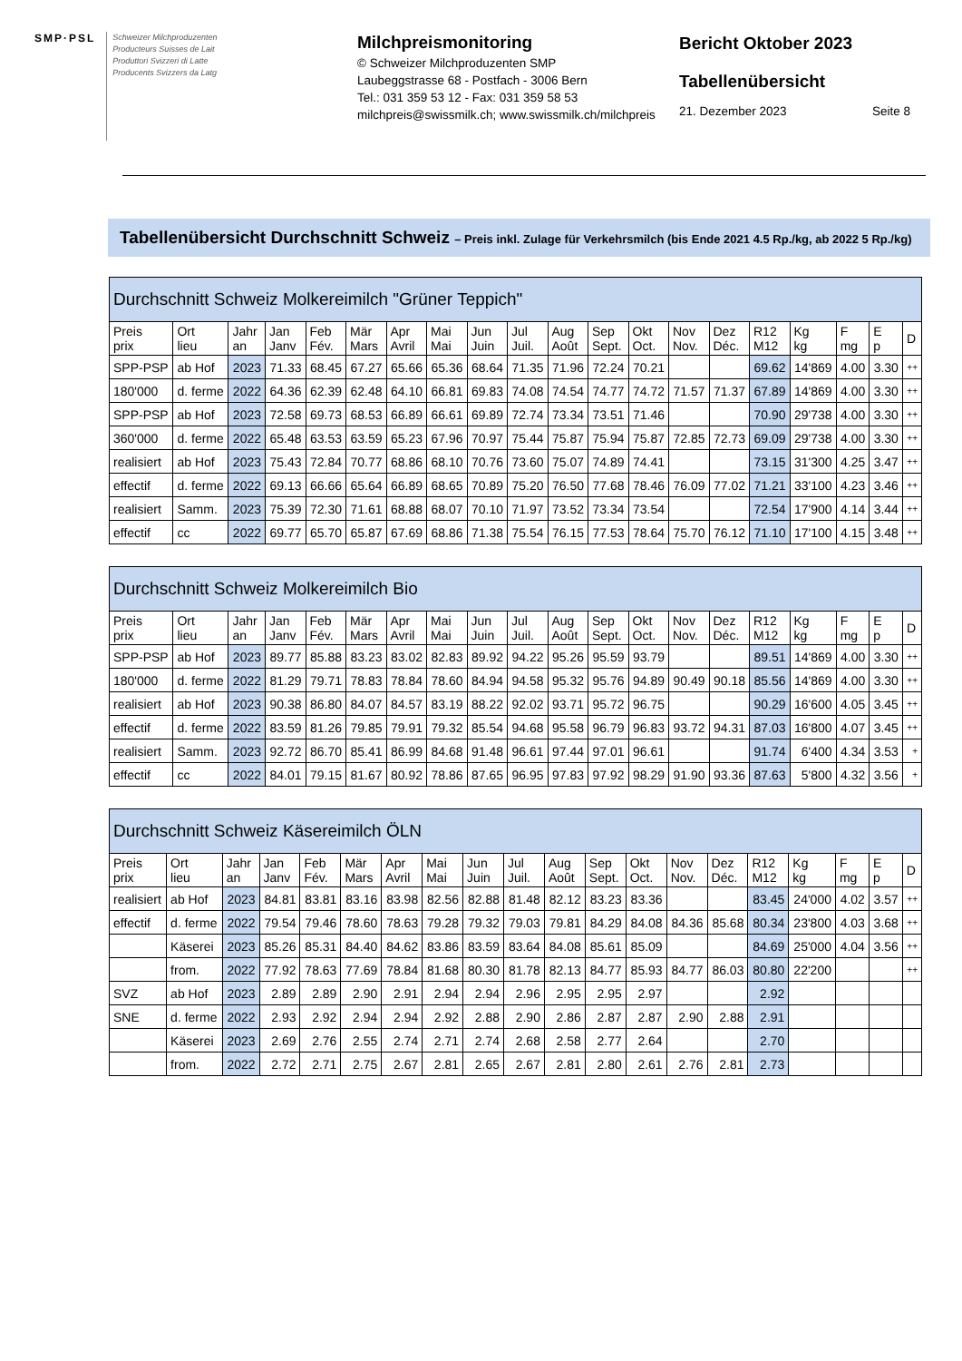SMP·PSL Schweizer Milchproduzenten
Producteurs Suisses de Lait
Produttori Svizzeri di Latte
Producents Svizzers da Latg
Milchpreismonitoring
© Schweizer Milchproduzenten SMP
Laubeggstrasse 68 - Postfach - 3006 Bern
Tel.: 031 359 53 12 - Fax: 031 359 58 53
milchpreis@swissmilk.ch; www.swissmilk.ch/milchpreis
Bericht Oktober 2023
Tabellenübersicht
21. Dezember 2023 Seite 8
Tabellenübersicht Durchschnitt Schweiz – Preis inkl. Zulage für Verkehrsmilch (bis Ende 2021 4.5 Rp./kg, ab 2022 5 Rp./kg)
| Durchschnitt Schweiz Molkereimilch "Grüner Teppich" | | | | | | | | | | | | | | | | | | | |
| --- | --- | --- | --- | --- | --- | --- | --- | --- | --- | --- | --- | --- | --- | --- | --- | --- | --- | --- | --- |
| Preis prix | Ort lieu | Jahr an | Jan Janv | Feb Fév. | Mär Mars | Apr Avril | Mai Mai | Jun Juin | Jul Juil. | Aug Août | Sep Sept. | Okt Oct. | Nov Nov. | Dez Déc. | R12 M12 | Kg kg | F mg | E p | D |
| SPP-PSP | ab Hof | 2023 | 71.33 | 68.45 | 67.27 | 65.66 | 65.36 | 68.64 | 71.35 | 71.96 | 72.24 | 70.21 | | | 69.62 | 14'869 | 4.00 | 3.30 | ++ |
| 180'000 | d. ferme | 2022 | 64.36 | 62.39 | 62.48 | 64.10 | 66.81 | 69.83 | 74.08 | 74.54 | 74.77 | 74.72 | 71.57 | 71.37 | 67.89 | 14'869 | 4.00 | 3.30 | ++ |
| SPP-PSP | ab Hof | 2023 | 72.58 | 69.73 | 68.53 | 66.89 | 66.61 | 69.89 | 72.74 | 73.34 | 73.51 | 71.46 | | | 70.90 | 29'738 | 4.00 | 3.30 | ++ |
| 360'000 | d. ferme | 2022 | 65.48 | 63.53 | 63.59 | 65.23 | 67.96 | 70.97 | 75.44 | 75.87 | 75.94 | 75.87 | 72.85 | 72.73 | 69.09 | 29'738 | 4.00 | 3.30 | ++ |
| realisiert | ab Hof | 2023 | 75.43 | 72.84 | 70.77 | 68.86 | 68.10 | 70.76 | 73.60 | 75.07 | 74.89 | 74.41 | | | 73.15 | 31'300 | 4.25 | 3.47 | ++ |
| effectif | d. ferme | 2022 | 69.13 | 66.66 | 65.64 | 66.89 | 68.65 | 70.89 | 75.20 | 76.50 | 77.68 | 78.46 | 76.09 | 77.02 | 71.21 | 33'100 | 4.23 | 3.46 | ++ |
| realisiert | Samm. | 2023 | 75.39 | 72.30 | 71.61 | 68.88 | 68.07 | 70.10 | 71.97 | 73.52 | 73.34 | 73.54 | | | 72.54 | 17'900 | 4.14 | 3.44 | ++ |
| effectif | cc | 2022 | 69.77 | 65.70 | 65.87 | 67.69 | 68.86 | 71.38 | 75.54 | 76.15 | 77.53 | 78.64 | 75.70 | 76.12 | 71.10 | 17'100 | 4.15 | 3.48 | ++ |
| Durchschnitt Schweiz Molkereimilch Bio | | | | | | | | | | | | | | | | | | | |
| --- | --- | --- | --- | --- | --- | --- | --- | --- | --- | --- | --- | --- | --- | --- | --- | --- | --- | --- | --- |
| Preis prix | Ort lieu | Jahr an | Jan Janv | Feb Fév. | Mär Mars | Apr Avril | Mai Mai | Jun Juin | Jul Juil. | Aug Août | Sep Sept. | Okt Oct. | Nov Nov. | Dez Déc. | R12 M12 | Kg kg | F mg | E p | D |
| SPP-PSP | ab Hof | 2023 | 89.77 | 85.88 | 83.23 | 83.02 | 82.83 | 89.92 | 94.22 | 95.26 | 95.59 | 93.79 | | | 89.51 | 14'869 | 4.00 | 3.30 | ++ |
| 180'000 | d. ferme | 2022 | 81.29 | 79.71 | 78.83 | 78.84 | 78.60 | 84.94 | 94.58 | 95.32 | 95.76 | 94.89 | 90.49 | 90.18 | 85.56 | 14'869 | 4.00 | 3.30 | ++ |
| realisiert | ab Hof | 2023 | 90.38 | 86.80 | 84.07 | 84.57 | 83.19 | 88.22 | 92.02 | 93.71 | 95.72 | 96.75 | | | 90.29 | 16'600 | 4.05 | 3.45 | ++ |
| effectif | d. ferme | 2022 | 83.59 | 81.26 | 79.85 | 79.91 | 79.32 | 85.54 | 94.68 | 95.58 | 96.79 | 96.83 | 93.72 | 94.31 | 87.03 | 16'800 | 4.07 | 3.45 | ++ |
| realisiert | Samm. | 2023 | 92.72 | 86.70 | 85.41 | 86.99 | 84.68 | 91.48 | 96.61 | 97.44 | 97.01 | 96.61 | | | 91.74 | 6'400 | 4.34 | 3.53 | + |
| effectif | cc | 2022 | 84.01 | 79.15 | 81.67 | 80.92 | 78.86 | 87.65 | 96.95 | 97.83 | 97.92 | 98.29 | 91.90 | 93.36 | 87.63 | 5'800 | 4.32 | 3.56 | + |
| Durchschnitt Schweiz Käsereimilch ÖLN | | | | | | | | | | | | | | | | | | | |
| --- | --- | --- | --- | --- | --- | --- | --- | --- | --- | --- | --- | --- | --- | --- | --- | --- | --- | --- | --- |
| Preis prix | Ort lieu | Jahr an | Jan Janv | Feb Fév. | Mär Mars | Apr Avril | Mai Mai | Jun Juin | Jul Juil. | Aug Août | Sep Sept. | Okt Oct. | Nov Nov. | Dez Déc. | R12 M12 | Kg kg | F mg | E p | D |
| realisiert | ab Hof | 2023 | 84.81 | 83.81 | 83.16 | 83.98 | 82.56 | 82.88 | 81.48 | 82.12 | 83.23 | 83.36 | | | 83.45 | 24'000 | 4.02 | 3.57 | ++ |
| effectif | d. ferme | 2022 | 79.54 | 79.46 | 78.60 | 78.63 | 79.28 | 79.32 | 79.03 | 79.81 | 84.29 | 84.08 | 84.36 | 85.68 | 80.34 | 23'800 | 4.03 | 3.68 | ++ |
| | Käserei | 2023 | 85.26 | 85.31 | 84.40 | 84.62 | 83.86 | 83.59 | 83.64 | 84.08 | 85.61 | 85.09 | | | 84.69 | 25'000 | 4.04 | 3.56 | ++ |
| | from. | 2022 | 77.92 | 78.63 | 77.69 | 78.84 | 81.68 | 80.30 | 81.78 | 82.13 | 84.77 | 85.93 | 84.77 | 86.03 | 80.80 | 22'200 | | | ++ |
| SVZ | ab Hof | 2023 | 2.89 | 2.89 | 2.90 | 2.91 | 2.94 | 2.94 | 2.96 | 2.95 | 2.95 | 2.97 | | | 2.92 | | | | |
| SNE | d. ferme | 2022 | 2.93 | 2.92 | 2.94 | 2.94 | 2.92 | 2.88 | 2.90 | 2.86 | 2.87 | 2.87 | 2.90 | 2.88 | 2.91 | | | | |
| | Käserei | 2023 | 2.69 | 2.76 | 2.55 | 2.74 | 2.71 | 2.74 | 2.68 | 2.58 | 2.77 | 2.64 | | | 2.70 | | | | |
| | from. | 2022 | 2.72 | 2.71 | 2.75 | 2.67 | 2.81 | 2.65 | 2.67 | 2.81 | 2.80 | 2.61 | 2.76 | 2.81 | 2.73 | | | | |